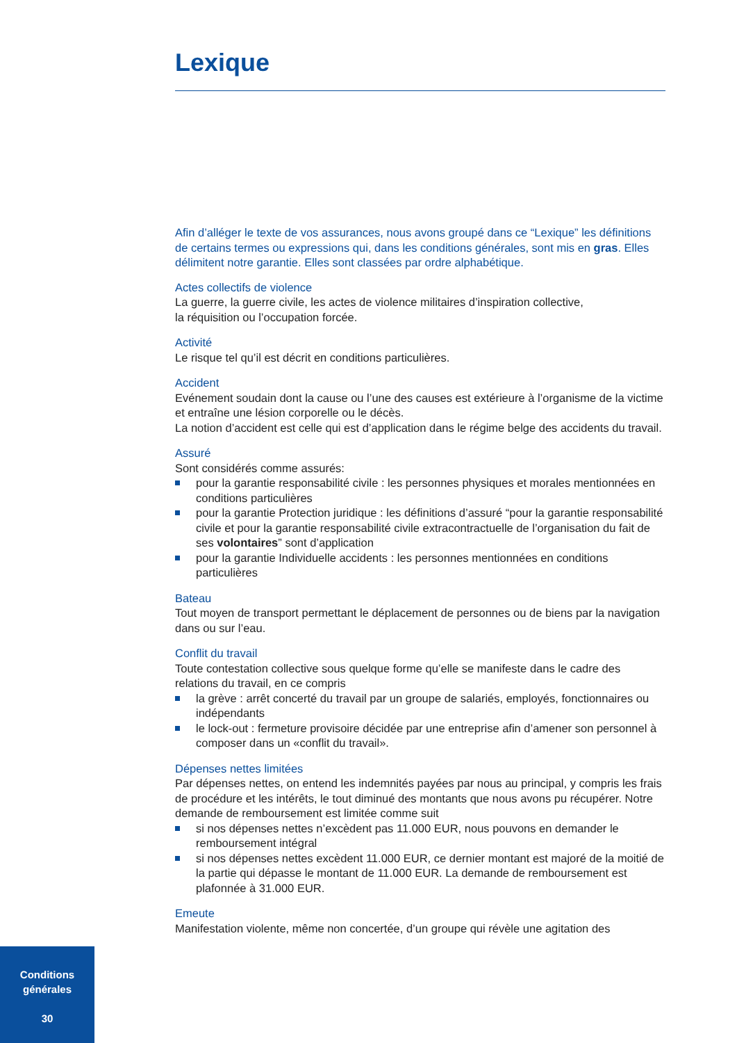Lexique
Afin d’alléger le texte de vos assurances, nous avons groupé dans ce “Lexique” les définitions de certains termes ou expressions qui, dans les conditions générales, sont mis en gras. Elles délimitent notre garantie. Elles sont classées par ordre alphabétique.
Actes collectifs de violence
La guerre, la guerre civile, les actes de violence militaires d’inspiration collective,
la réquisition ou l’occupation forcée.
Activité
Le risque tel qu’il est décrit en conditions particulières.
Accident
Evénement soudain dont la cause ou l’une des causes est extérieure à l’organisme de la victime et entraîne une lésion corporelle ou le décès.
La notion d’accident est celle qui est d’application dans le régime belge des accidents du travail.
Assuré
Sont considérés comme assurés:
pour la garantie responsabilité civile : les personnes physiques et morales mentionnées en conditions particulières
pour la garantie Protection juridique : les définitions d’assuré “pour la garantie responsabilité civile et pour la garantie responsabilité civile extracontractuelle de l’organisation du fait de ses volontaires” sont d’application
pour la garantie Individuelle accidents : les personnes mentionnées en conditions particulières
Bateau
Tout moyen de transport permettant le déplacement de personnes ou de biens par la navigation dans ou sur l’eau.
Conflit du travail
Toute contestation collective sous quelque forme qu’elle se manifeste dans le cadre des relations du travail, en ce compris
la grève : arrêt concerté du travail par un groupe de salariés, employés, fonctionnaires ou indépendants
le lock-out : fermeture provisoire décidée par une entreprise afin d’amener son personnel à composer dans un «conflit du travail».
Dépenses nettes limitées
Par dépenses nettes, on entend les indemnités payées par nous au principal, y compris les frais de procédure et les intérêts, le tout diminué des montants que nous avons pu récupérer. Notre demande de remboursement est limitée comme suit
si nos dépenses nettes n’excèdent pas 11.000 EUR, nous pouvons en demander le remboursement intégral
si nos dépenses nettes excèdent 11.000 EUR, ce dernier montant est majoré de la moitié de la partie qui dépasse le montant de 11.000 EUR. La demande de remboursement est plafonnée à 31.000 EUR.
Emeute
Manifestation violente, même non concertée, d’un groupe qui révèle une agitation des
Conditions
générales
30